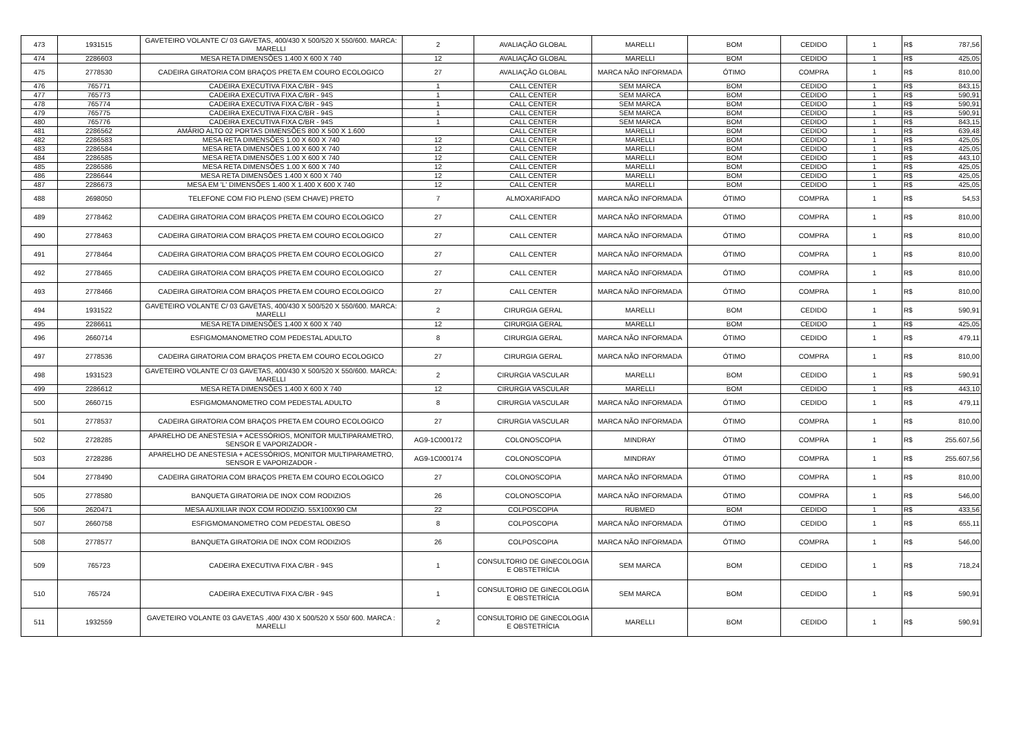| 473 | 1931515 | GAVETEIRO VOLANTE C/ 03 GAVETAS, 400/430 X 500/520 X 550/600. MARCA: MARELLI | 2 | AVALIAÇÃO GLOBAL | MARELLI | BOM | CEDIDO | 1 | R$ | 787,56 |
| 474 | 2286603 | MESA RETA DIMENSÕES 1.400 X 600 X 740 | 12 | AVALIAÇÃO GLOBAL | MARELLI | BOM | CEDIDO | 1 | R$ | 425,05 |
| 475 | 2778530 | CADEIRA GIRATORIA COM BRAÇOS PRETA EM COURO ECOLOGICO | 27 | AVALIAÇÃO GLOBAL | MARCA NÃO INFORMADA | ÓTIMO | COMPRA | 1 | R$ | 810,00 |
| 476 | 765771 | CADEIRA EXECUTIVA FIXA C/BR - 94S | 1 | CALL CENTER | SEM MARCA | BOM | CEDIDO | 1 | R$ | 843,15 |
| 477 | 765773 | CADEIRA EXECUTIVA FIXA C/BR - 94S | 1 | CALL CENTER | SEM MARCA | BOM | CEDIDO | 1 | R$ | 590,91 |
| 478 | 765774 | CADEIRA EXECUTIVA FIXA C/BR - 94S | 1 | CALL CENTER | SEM MARCA | BOM | CEDIDO | 1 | R$ | 590,91 |
| 479 | 765775 | CADEIRA EXECUTIVA FIXA C/BR - 94S | 1 | CALL CENTER | SEM MARCA | BOM | CEDIDO | 1 | R$ | 590,91 |
| 480 | 765776 | CADEIRA EXECUTIVA FIXA C/BR - 94S | 1 | CALL CENTER | SEM MARCA | BOM | CEDIDO | 1 | R$ | 843,15 |
| 481 | 2286562 | AMÁRIO ALTO 02 PORTAS DIMENSÕES 800 X 500 X 1.600 | | CALL CENTER | MARELLI | BOM | CEDIDO | 1 | R$ | 639,48 |
| 482 | 2286583 | MESA RETA DIMENSÕES 1.00 X 600 X 740 | 12 | CALL CENTER | MARELLI | BOM | CEDIDO | 1 | R$ | 425,05 |
| 483 | 2286584 | MESA RETA DIMENSÕES 1.00 X 600 X 740 | 12 | CALL CENTER | MARELLI | BOM | CEDIDO | 1 | R$ | 425,05 |
| 484 | 2286585 | MESA RETA DIMENSÕES 1.00 X 600 X 740 | 12 | CALL CENTER | MARELLI | BOM | CEDIDO | 1 | R$ | 443,10 |
| 485 | 2286586 | MESA RETA DIMENSÕES 1.00 X 600 X 740 | 12 | CALL CENTER | MARELLI | BOM | CEDIDO | 1 | R$ | 425,05 |
| 486 | 2286644 | MESA RETA DIMENSÕES 1.400 X 600 X 740 | 12 | CALL CENTER | MARELLI | BOM | CEDIDO | 1 | R$ | 425,05 |
| 487 | 2286673 | MESA EM 'L' DIMENSÕES 1.400 X 1.400 X 600 X 740 | 12 | CALL CENTER | MARELLI | BOM | CEDIDO | 1 | R$ | 425,05 |
| 488 | 2698050 | TELEFONE COM FIO PLENO (SEM CHAVE) PRETO | 7 | ALMOXARIFADO | MARCA NÃO INFORMADA | ÓTIMO | COMPRA | 1 | R$ | 54,53 |
| 489 | 2778462 | CADEIRA GIRATORIA COM BRAÇOS PRETA EM COURO ECOLOGICO | 27 | CALL CENTER | MARCA NÃO INFORMADA | ÓTIMO | COMPRA | 1 | R$ | 810,00 |
| 490 | 2778463 | CADEIRA GIRATORIA COM BRAÇOS PRETA EM COURO ECOLOGICO | 27 | CALL CENTER | MARCA NÃO INFORMADA | ÓTIMO | COMPRA | 1 | R$ | 810,00 |
| 491 | 2778464 | CADEIRA GIRATORIA COM BRAÇOS PRETA EM COURO ECOLOGICO | 27 | CALL CENTER | MARCA NÃO INFORMADA | ÓTIMO | COMPRA | 1 | R$ | 810,00 |
| 492 | 2778465 | CADEIRA GIRATORIA COM BRAÇOS PRETA EM COURO ECOLOGICO | 27 | CALL CENTER | MARCA NÃO INFORMADA | ÓTIMO | COMPRA | 1 | R$ | 810,00 |
| 493 | 2778466 | CADEIRA GIRATORIA COM BRAÇOS PRETA EM COURO ECOLOGICO | 27 | CALL CENTER | MARCA NÃO INFORMADA | ÓTIMO | COMPRA | 1 | R$ | 810,00 |
| 494 | 1931522 | GAVETEIRO VOLANTE C/ 03 GAVETAS, 400/430 X 500/520 X 550/600. MARCA: MARELLI | 2 | CIRURGIA GERAL | MARELLI | BOM | CEDIDO | 1 | R$ | 590,91 |
| 495 | 2286611 | MESA RETA DIMENSÕES 1.400 X 600 X 740 | 12 | CIRURGIA GERAL | MARELLI | BOM | CEDIDO | 1 | R$ | 425,05 |
| 496 | 2660714 | ESFIGMOMANOMETRO COM PEDESTAL ADULTO | 8 | CIRURGIA GERAL | MARCA NÃO INFORMADA | ÓTIMO | CEDIDO | 1 | R$ | 479,11 |
| 497 | 2778536 | CADEIRA GIRATORIA COM BRAÇOS PRETA EM COURO ECOLOGICO | 27 | CIRURGIA GERAL | MARCA NÃO INFORMADA | ÓTIMO | COMPRA | 1 | R$ | 810,00 |
| 498 | 1931523 | GAVETEIRO VOLANTE C/ 03 GAVETAS, 400/430 X 500/520 X 550/600. MARCA: MARELLI | 2 | CIRURGIA VASCULAR | MARELLI | BOM | CEDIDO | 1 | R$ | 590,91 |
| 499 | 2286612 | MESA RETA DIMENSÕES 1.400 X 600 X 740 | 12 | CIRURGIA VASCULAR | MARELLI | BOM | CEDIDO | 1 | R$ | 443,10 |
| 500 | 2660715 | ESFIGMOMANOMETRO COM PEDESTAL ADULTO | 8 | CIRURGIA VASCULAR | MARCA NÃO INFORMADA | ÓTIMO | CEDIDO | 1 | R$ | 479,11 |
| 501 | 2778537 | CADEIRA GIRATORIA COM BRAÇOS PRETA EM COURO ECOLOGICO | 27 | CIRURGIA VASCULAR | MARCA NÃO INFORMADA | ÓTIMO | COMPRA | 1 | R$ | 810,00 |
| 502 | 2728285 | APARELHO DE ANESTESIA + ACESSÓRIOS, MONITOR MULTIPARAMETRO, SENSOR E VAPORIZADOR - | AG9-1C000172 | COLONOSCOPIA | MINDRAY | ÓTIMO | COMPRA | 1 | R$ | 255.607,56 |
| 503 | 2728286 | APARELHO DE ANESTESIA + ACESSÓRIOS, MONITOR MULTIPARAMETRO, SENSOR E VAPORIZADOR - | AG9-1C000174 | COLONOSCOPIA | MINDRAY | ÓTIMO | COMPRA | 1 | R$ | 255.607,56 |
| 504 | 2778490 | CADEIRA GIRATORIA COM BRAÇOS PRETA EM COURO ECOLOGICO | 27 | COLONOSCOPIA | MARCA NÃO INFORMADA | ÓTIMO | COMPRA | 1 | R$ | 810,00 |
| 505 | 2778580 | BANQUETA GIRATORIA DE INOX COM RODIZIOS | 26 | COLONOSCOPIA | MARCA NÃO INFORMADA | ÓTIMO | COMPRA | 1 | R$ | 546,00 |
| 506 | 2620471 | MESA AUXILIAR INOX COM RODIZIO. 55X100X90 CM | 22 | COLPOSCOPIA | RUBMED | BOM | CEDIDO | 1 | R$ | 433,56 |
| 507 | 2660758 | ESFIGMOMANOMETRO COM PEDESTAL OBESO | 8 | COLPOSCOPIA | MARCA NÃO INFORMADA | ÓTIMO | CEDIDO | 1 | R$ | 655,11 |
| 508 | 2778577 | BANQUETA GIRATORIA DE INOX COM RODIZIOS | 26 | COLPOSCOPIA | MARCA NÃO INFORMADA | ÓTIMO | COMPRA | 1 | R$ | 546,00 |
| 509 | 765723 | CADEIRA EXECUTIVA FIXA C/BR - 94S | 1 | CONSULTORIO DE GINECOLOGIA E OBSTETRÍCIA | SEM MARCA | BOM | CEDIDO | 1 | R$ | 718,24 |
| 510 | 765724 | CADEIRA EXECUTIVA FIXA C/BR - 94S | 1 | CONSULTORIO DE GINECOLOGIA E OBSTETRÍCIA | SEM MARCA | BOM | CEDIDO | 1 | R$ | 590,91 |
| 511 | 1932559 | GAVETEIRO VOLANTE 03 GAVETAS ,400/ 430 X 500/520 X 550/ 600. MARCA : MARELLI | 2 | CONSULTORIO DE GINECOLOGIA E OBSTETRÍCIA | MARELLI | BOM | CEDIDO | 1 | R$ | 590,91 |